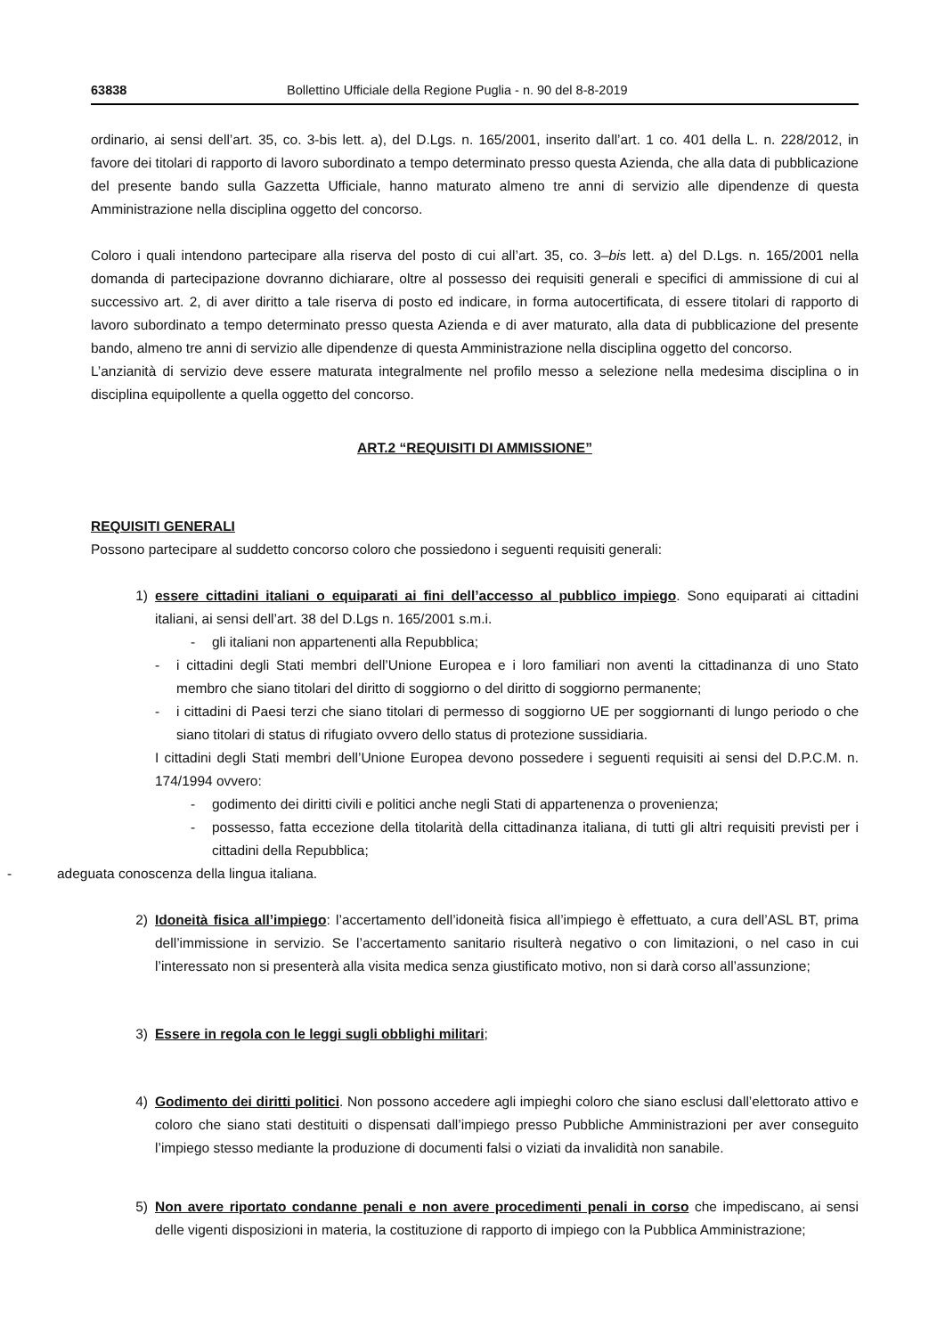63838 Bollettino Ufficiale della Regione Puglia - n. 90 del 8-8-2019
ordinario, ai sensi dell’art. 35, co. 3-bis lett. a), del D.Lgs. n. 165/2001, inserito dall’art. 1 co. 401 della L. n. 228/2012, in favore dei titolari di rapporto di lavoro subordinato a tempo determinato presso questa Azienda, che alla data di pubblicazione del presente bando sulla Gazzetta Ufficiale, hanno maturato almeno tre anni di servizio alle dipendenze di questa Amministrazione nella disciplina oggetto del concorso.
Coloro i quali intendono partecipare alla riserva del posto di cui all’art. 35, co. 3–bis lett. a) del D.Lgs. n. 165/2001 nella domanda di partecipazione dovranno dichiarare, oltre al possesso dei requisiti generali e specifici di ammissione di cui al successivo art. 2, di aver diritto a tale riserva di posto ed indicare, in forma autocertificata, di essere titolari di rapporto di lavoro subordinato a tempo determinato presso questa Azienda e di aver maturato, alla data di pubblicazione del presente bando, almeno tre anni di servizio alle dipendenze di questa Amministrazione nella disciplina oggetto del concorso.
L’anzianità di servizio deve essere maturata integralmente nel profilo messo a selezione nella medesima disciplina o in disciplina equipollente a quella oggetto del concorso.
ART.2 “REQUISITI DI AMMISSIONE”
REQUISITI GENERALI
Possono partecipare al suddetto concorso coloro che possiedono i seguenti requisiti generali:
1) essere cittadini italiani o equiparati ai fini dell’accesso al pubblico impiego. Sono equiparati ai cittadini italiani, ai sensi dell’art. 38 del D.Lgs n. 165/2001 s.m.i.
- gli italiani non appartenenti alla Repubblica;
- i cittadini degli Stati membri dell’Unione Europea e i loro familiari non aventi la cittadinanza di uno Stato membro che siano titolari del diritto di soggiorno o del diritto di soggiorno permanente;
- i cittadini di Paesi terzi che siano titolari di permesso di soggiorno UE per soggiornanti di lungo periodo o che siano titolari di status di rifugiato ovvero dello status di protezione sussidiaria.
I cittadini degli Stati membri dell’Unione Europea devono possedere i seguenti requisiti ai sensi del D.P.C.M. n. 174/1994 ovvero:
- godimento dei diritti civili e politici anche negli Stati di appartenenza o provenienza;
- possesso, fatta eccezione della titolarità della cittadinanza italiana, di tutti gli altri requisiti previsti per i cittadini della Repubblica;
- adeguata conoscenza della lingua italiana.
2) Idoneità fisica all’impiego: l’accertamento dell’idoneità fisica all’impiego è effettuato, a cura dell’ASL BT, prima dell’immissione in servizio. Se l’accertamento sanitario risulterà negativo o con limitazioni, o nel caso in cui l’interessato non si presenterà alla visita medica senza giustificato motivo, non si darà corso all’assunzione;
3) Essere in regola con le leggi sugli obblighi militari;
4) Godimento dei diritti politici. Non possono accedere agli impieghi coloro che siano esclusi dall’elettorato attivo e coloro che siano stati destituiti o dispensati dall’impiego presso Pubbliche Amministrazioni per aver conseguito l’impiego stesso mediante la produzione di documenti falsi o viziati da invalidità non sanabile.
5) Non avere riportato condanne penali e non avere procedimenti penali in corso che impediscano, ai sensi delle vigenti disposizioni in materia, la costituzione di rapporto di impiego con la Pubblica Amministrazione;